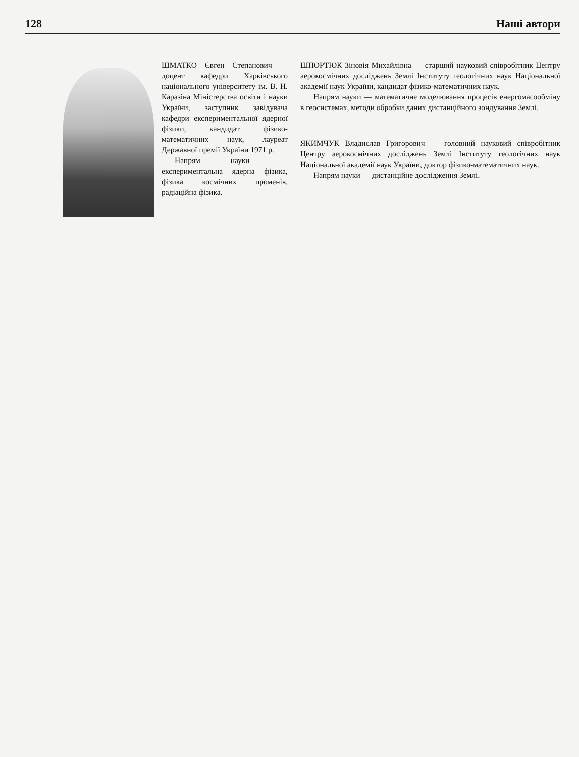128 Наші автори
ШМАТКО Євген Степанович — доцент кафедри Харківського національного університету ім. В. Н. Каразіна Міністерства освіти і науки України, заступник завідувача кафедри експериментальної ядерної фізики, кандидат фізико-математичних наук, лауреат Державної премії України 1971 р.
Напрям науки — експериментальна ядерна фізика, фізика космічних променів, радіаційна фізика.
ШПОРТЮК Зіновія Михайлівна — старший науковий співробітник Центру аерокосмічних досліджень Землі Інституту геологічних наук Національної академії наук України, кандидат фізико-математичних наук.
Напрям науки — математичне моделювання процесів енергомасообміну в геосистемах, методи обробки даних дистанційного зондування Землі.
ЯКИМЧУК Владислав Григорович — головний науковий співробітник Центру аерокосмічних досліджень Землі Інституту геологічних наук Національної академії наук України, доктор фізико-математичних наук.
Напрям науки — дистанційне дослідження Землі.